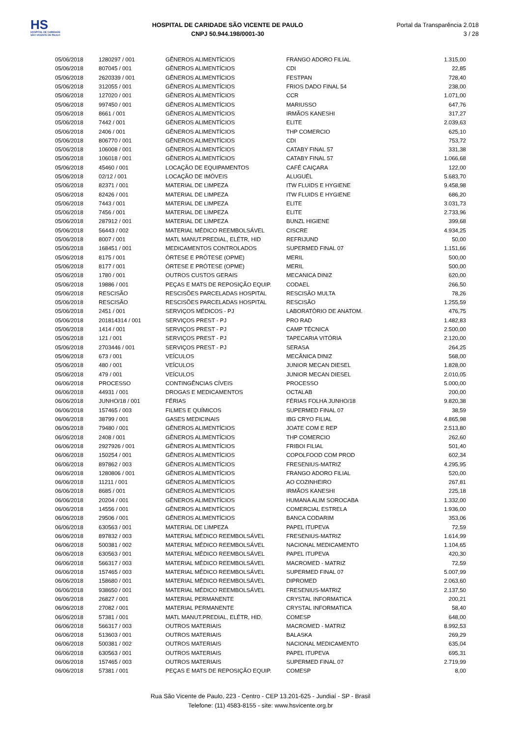HS
HOSPITAL DE CARIDADE SÃO VICENTE DE PAULO
HOSPITAL DE CARIDADE SÃO VICENTE DE PAULO
CNPJ 50.944.198/0001-30
Portal da Transparência 2.018
3 / 28
| 05/06/2018 | 1280297 / 001 | GÊNEROS ALIMENTÍCIOS | FRANGO ADORO FILIAL | 1.315,00 |
| 05/06/2018 | 807045 / 001 | GÊNEROS ALIMENTÍCIOS | CDI | 22,85 |
| 05/06/2018 | 2620339 / 001 | GÊNEROS ALIMENTÍCIOS | FESTPAN | 728,40 |
| 05/06/2018 | 312055 / 001 | GÊNEROS ALIMENTÍCIOS | FRIOS DADO FINAL 54 | 238,00 |
| 05/06/2018 | 127020 / 001 | GÊNEROS ALIMENTÍCIOS | CCR | 1.071,00 |
| 05/06/2018 | 997450 / 001 | GÊNEROS ALIMENTÍCIOS | MARIUSSO | 647,76 |
| 05/06/2018 | 8661 / 001 | GÊNEROS ALIMENTÍCIOS | IRMÃOS KANESHI | 317,27 |
| 05/06/2018 | 7442 / 001 | GÊNEROS ALIMENTÍCIOS | ELITE | 2.039,63 |
| 05/06/2018 | 2406 / 001 | GÊNEROS ALIMENTÍCIOS | THP COMERCIO | 625,10 |
| 05/06/2018 | 806770 / 001 | GÊNEROS ALIMENTÍCIOS | CDI | 753,72 |
| 05/06/2018 | 106008 / 001 | GÊNEROS ALIMENTÍCIOS | CATABY FINAL 57 | 331,38 |
| 05/06/2018 | 106018 / 001 | GÊNEROS ALIMENTÍCIOS | CATABY FINAL 57 | 1.066,68 |
| 05/06/2018 | 45460 / 001 | LOCAÇÃO DE EQUIPAMENTOS | CAFÉ CAIÇARA | 122,00 |
| 05/06/2018 | 02/12 / 001 | LOCAÇÃO DE IMÓVEIS | ALUGUÉL | 5.683,70 |
| 05/06/2018 | 82371 / 001 | MATERIAL DE LIMPEZA | ITW FLUIDS E HYGIENE | 9.458,98 |
| 05/06/2018 | 82426 / 001 | MATERIAL DE LIMPEZA | ITW FLUIDS E HYGIENE | 686,20 |
| 05/06/2018 | 7443 / 001 | MATERIAL DE LIMPEZA | ELITE | 3.031,73 |
| 05/06/2018 | 7456 / 001 | MATERIAL DE LIMPEZA | ELITE | 2.733,96 |
| 05/06/2018 | 287912 / 001 | MATERIAL DE LIMPEZA | BUNZL HIGIENE | 399,68 |
| 05/06/2018 | 56443 / 002 | MATERIAL MÉDICO REEMBOLSÁVEL | CISCRE | 4.934,25 |
| 05/06/2018 | 8007 / 001 | MATL MANUT.PREDIAL, ELÉTR, HID | REFRIJUND | 50,00 |
| 05/06/2018 | 168451 / 001 | MEDICAMENTOS CONTROLADOS | SUPERMED FINAL 07 | 1.151,66 |
| 05/06/2018 | 8175 / 001 | ÓRTESE E PRÓTESE (OPME) | MERIL | 500,00 |
| 05/06/2018 | 8177 / 001 | ÓRTESE E PRÓTESE (OPME) | MERIL | 500,00 |
| 05/06/2018 | 1780 / 001 | OUTROS CUSTOS GERAIS | MECANICA DINIZ | 620,00 |
| 05/06/2018 | 19886 / 001 | PEÇAS E MATS DE REPOSIÇÃO EQUIP. | CODAEL | 266,50 |
| 05/06/2018 | RESCISÃO | RESCISÕES PARCELADAS HOSPITAL | RESCISÃO MULTA | 78,26 |
| 05/06/2018 | RESCISÃO | RESCISÕES PARCELADAS HOSPITAL | RESCISÃO | 1.255,59 |
| 05/06/2018 | 2451 / 001 | SERVIÇOS MÉDICOS - PJ | LABORATÓRIO DE ANATOM. | 476,75 |
| 05/06/2018 | 201814314 / 001 | SERVIÇOS PREST - PJ | PRO RAD | 1.482,83 |
| 05/06/2018 | 1414 / 001 | SERVIÇOS PREST - PJ | CAMP TÉCNICA | 2.500,00 |
| 05/06/2018 | 121 / 001 | SERVIÇOS PREST - PJ | TAPECARIA VITÓRIA | 2.120,00 |
| 05/06/2018 | 2703446 / 001 | SERVIÇOS PREST - PJ | SERASA | 264,25 |
| 05/06/2018 | 673 / 001 | VEÍCULOS | MECÂNICA DINIZ | 568,00 |
| 05/06/2018 | 480 / 001 | VEÍCULOS | JUNIOR MECAN DIESEL | 1.828,00 |
| 05/06/2018 | 479 / 001 | VEÍCULOS | JUNIOR MECAN DIESEL | 2.010,05 |
| 06/06/2018 | PROCESSO | CONTINGÊNCIAS CÍVEIS | PROCESSO | 5.000,00 |
| 06/06/2018 | 44931 / 001 | DROGAS E MEDICAMENTOS | OCTALAB | 200,00 |
| 06/06/2018 | JUNHO/18 / 001 | FÉRIAS | FÉRIAS FOLHA JUNHO/18 | 9.820,38 |
| 06/06/2018 | 157465 / 003 | FILMES E QUÍMICOS | SUPERMED FINAL 07 | 38,59 |
| 06/06/2018 | 38799 / 001 | GASES MEDICINAIS | IBG CRYO FILIAL | 4.865,98 |
| 06/06/2018 | 79480 / 001 | GÊNEROS ALIMENTÍCIOS | JOATE COM E REP | 2.513,80 |
| 06/06/2018 | 2408 / 001 | GÊNEROS ALIMENTÍCIOS | THP COMERCIO | 262,60 |
| 06/06/2018 | 2927926 / 001 | GÊNEROS ALIMENTÍCIOS | FRIBOI FILIAL | 501,40 |
| 06/06/2018 | 150254 / 001 | GÊNEROS ALIMENTÍCIOS | COPOLFOOD COM PROD | 602,34 |
| 06/06/2018 | 897862 / 003 | GÊNEROS ALIMENTÍCIOS | FRESENIUS-MATRIZ | 4.295,95 |
| 06/06/2018 | 1280806 / 001 | GÊNEROS ALIMENTÍCIOS | FRANGO ADORO FILIAL | 520,00 |
| 06/06/2018 | 11211 / 001 | GÊNEROS ALIMENTÍCIOS | AO COZINHEIRO | 267,81 |
| 06/06/2018 | 8685 / 001 | GÊNEROS ALIMENTÍCIOS | IRMÃOS KANESHI | 225,18 |
| 06/06/2018 | 20204 / 001 | GÊNEROS ALIMENTÍCIOS | HUMANA ALIM SOROCABA | 1.332,00 |
| 06/06/2018 | 14556 / 001 | GÊNEROS ALIMENTÍCIOS | COMERCIAL ESTRELA | 1.936,00 |
| 06/06/2018 | 29506 / 001 | GÊNEROS ALIMENTÍCIOS | BANCA CODARIM | 353,06 |
| 06/06/2018 | 630563 / 001 | MATERIAL DE LIMPEZA | PAPEL ITUPEVA | 72,59 |
| 06/06/2018 | 897832 / 003 | MATERIAL MÉDICO REEMBOLSÁVEL | FRESENIUS-MATRIZ | 1.614,99 |
| 06/06/2018 | 500381 / 002 | MATERIAL MÉDICO REEMBOLSÁVEL | NACIONAL MEDICAMENTO | 1.104,65 |
| 06/06/2018 | 630563 / 001 | MATERIAL MÉDICO REEMBOLSÁVEL | PAPEL ITUPEVA | 420,30 |
| 06/06/2018 | 566317 / 003 | MATERIAL MÉDICO REEMBOLSÁVEL | MACROMED - MATRIZ | 72,59 |
| 06/06/2018 | 157465 / 003 | MATERIAL MÉDICO REEMBOLSÁVEL | SUPERMED FINAL 07 | 5.007,99 |
| 06/06/2018 | 158680 / 001 | MATERIAL MÉDICO REEMBOLSÁVEL | DIPROMED | 2.063,60 |
| 06/06/2018 | 938650 / 001 | MATERIAL MÉDICO REEMBOLSÁVEL | FRESENIUS-MATRIZ | 2.137,50 |
| 06/06/2018 | 26827 / 001 | MATERIAL PERMANENTE | CRYSTAL INFORMATICA | 200,21 |
| 06/06/2018 | 27082 / 001 | MATERIAL PERMANENTE | CRYSTAL INFORMATICA | 58,40 |
| 06/06/2018 | 57381 / 001 | MATL MANUT.PREDIAL, ELÉTR, HID. | COMESP | 648,00 |
| 06/06/2018 | 566317 / 003 | OUTROS MATERIAIS | MACROMED - MATRIZ | 8.992,53 |
| 06/06/2018 | 513603 / 001 | OUTROS MATERIAIS | BALASKA | 269,29 |
| 06/06/2018 | 500381 / 002 | OUTROS MATERIAIS | NACIONAL MEDICAMENTO | 635,04 |
| 06/06/2018 | 630563 / 001 | OUTROS MATERIAIS | PAPEL ITUPEVA | 695,31 |
| 06/06/2018 | 157465 / 003 | OUTROS MATERIAIS | SUPERMED FINAL 07 | 2.719,99 |
| 06/06/2018 | 57381 / 001 | PEÇAS E MATS DE REPOSIÇÃO EQUIP. | COMESP | 8,00 |
Rua São Vicente de Paulo, 223 - Centro - CEP 13.201-625 - Jundiaí - SP - Brasil
Telefone: (11) 4583-8155 - site: www.hsvicente.org.br